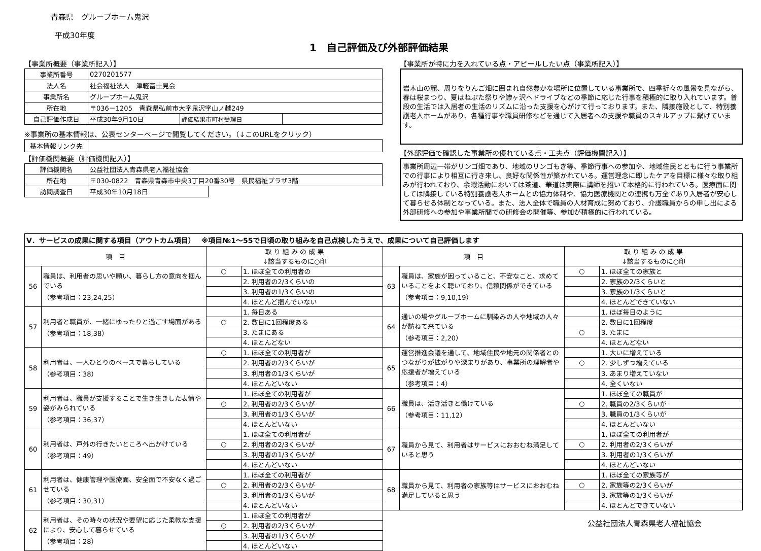青森県　グループホーム鬼沢
平成30年度
1　自己評価及び外部評価結果
【事業所概要（事業所記入）】
| 事業所番号 | 0270201577 | | |
| 法人名 | 社会福祉法人 津軽富士見会 | | |
| 事業所名 | グループホーム鬼沢 | | |
| 所在地 | 〒036－1205 青森県弘前市大字鬼沢字山ノ越249 | | |
| 自己評価作成日 | 平成30年9月10日 | 評価結果市町村受理日 | |
※事業所の基本情報は、公表センターページで閲覧してください。（↓このURLをクリック）
| 基本情報リンク先 | |
【評価機関概要（評価機関記入）】
| 評価機関名 | 公益社団法人青森県老人福祉協会 | |
| 所在地 | 〒030-0822 青森県青森市中央3丁目20番30号 県民福祉プラザ3階 | |
| 訪問調査日 | 平成30年10月18日 | |
【事業所が特に力を入れている点・アピールしたい点（事業所記入）】
岩木山の麓、周りをりんご畑に囲まれ自然豊かな場所に位置している事業所で、四季折々の風景を見ながら、春は桜まつり、夏はねぷた祭りや鯵ヶ沢へドライブなどの季節に応じた行事を積極的に取り入れています。普段の生活では入居者の生活のリズムに沿った支援を心がけて行っております。また、隣接施設として、特別養護老人ホームがあり、各種行事や職員研修などを通じて入居者への支援や職員のスキルアップに繋げています。
【外部評価で確認した事業所の優れている点・工夫点（評価機関記入）】
事業所周辺一帯がリンゴ畑であり、地域のリンゴもぎ等、季節行事への参加や、地域住民とともに行う事業所での行事により相互に行き来し、良好な関係性が築かれている。運営理念に即したケアを目標に様々な取り組みが行われており、余暇活動においては茶道、華道は実際に講師を招いて本格的に行われている。医療面に関しては隣接している特別養護老人ホームとの協力体制や、協力医療機関との連携も万全であり入居者が安心して暮らせる体制となっている。また、法人全体で職員の人材育成に努めており、介護職員からの申し出による外部研修への参加や事業所間での研修会の開催等、参加が積極的に行われている。
| Ⅴ．サービスの成果に関する項目（アウトカム項目） ※項目№1～55で日頃の取り組みを自己点検したうえで、成果について自己評価します | | | | | | | |
| 項 目 | | 取 り 組 み の 成 果 ↓該当するものに○印 | | 項 目 | | 取 り 組 み の 成 果 ↓該当するものに○印 | |
| 56 | 職員は、利用者の思いや願い、暮らし方の意向を掴んでいる （参考項目：23,24,25） | ○ | 1. ほぼ全ての利用者の | 63 | 職員は、家族が困っていること、不安なこと、求めていることをよく聴いており、信頼関係ができている （参考項目：9,10,19） | ○ | 1. ほぼ全ての家族と |
| | | | 2. 利用者の2/3くらいの | | | | 2. 家族の2/3くらいと |
| | | | 3. 利用者の1/3くらいの | | | | 3. 家族の1/3くらいと |
| | | | 4. ほとんど掴んでいない | | | | 4. ほとんどできていない |
| 57 | 利用者と職員が、一緒にゆったりと過ごす場面がある （参考項目：18,38） | | 1. 毎日ある | 64 | 通いの場やグループホームに馴染みの人や地域の人々が訪ねて来ている （参考項目：2,20） | | 1. ほぼ毎日のように |
| | | ○ | 2. 数日に1回程度ある | | | | 2. 数日に1回程度 |
| | | | 3. たまにある | | | ○ | 3. たまに |
| | | | 4. ほとんどない | | | | 4. ほとんどない |
| 58 | 利用者は、一人ひとりのペースで暮らしている （参考項目：38） | ○ | 1. ほぼ全ての利用者が | 65 | 運営推進会議を通して、地域住民や地元の関係者とのつながりが拡がりや深まりがあり、事業所の理解者や応援者が増えている （参考項目：4） | | 1. 大いに増えている |
| | | | 2. 利用者の2/3くらいが | | | ○ | 2. 少しずつ増えている |
| | | | 3. 利用者の1/3くらいが | | | | 3. あまり増えていない |
| | | | 4. ほとんどいない | | | | 4. 全くいない |
| 59 | 利用者は、職員が支援することで生き生きした表情や姿がみられている （参考項目：36,37） | | 1. ほぼ全ての利用者が | 66 | 職員は、活き活きと働けている （参考項目：11,12） | | 1. ほぼ全ての職員が |
| | | ○ | 2. 利用者の2/3くらいが | | | ○ | 2. 職員の2/3くらいが |
| | | | 3. 利用者の1/3くらいが | | | | 3. 職員の1/3くらいが |
| | | | 4. ほとんどいない | | | | 4. ほとんどいない |
| 60 | 利用者は、戸外の行きたいところへ出かけている （参考項目：49） | | 1. ほぼ全ての利用者が | 67 | 職員から見て、利用者はサービスにおおむね満足していると思う | | 1. ほぼ全ての利用者が |
| | | ○ | 2. 利用者の2/3くらいが | | | ○ | 2. 利用者の2/3くらいが |
| | | | 3. 利用者の1/3くらいが | | | | 3. 利用者の1/3くらいが |
| | | | 4. ほとんどいない | | | | 4. ほとんどいない |
| 61 | 利用者は、健康管理や医療面、安全面で不安なく過ごせている （参考項目：30,31） | | 1. ほぼ全ての利用者が | 68 | 職員から見て、利用者の家族等はサービスにおおむね満足していると思う | | 1. ほぼ全ての家族等が |
| | | ○ | 2. 利用者の2/3くらいが | | | ○ | 2. 家族等の2/3くらいが |
| | | | 3. 利用者の1/3くらいが | | | | 3. 家族等の1/3くらいが |
| | | | 4. ほとんどいない | | | | 4. ほとんどできていない |
| 62 | 利用者は、その時々の状況や要望に応じた柔軟な支援により、安心して暮らせている （参考項目：28） | | 1. ほぼ全ての利用者が | | | | |
| | | ○ | 2. 利用者の2/3くらいが | | | | |
| | | | 3. 利用者の1/3くらいが | | | | |
| | | | 4. ほとんどいない | | | | |
公益社団法人青森県老人福祉協会